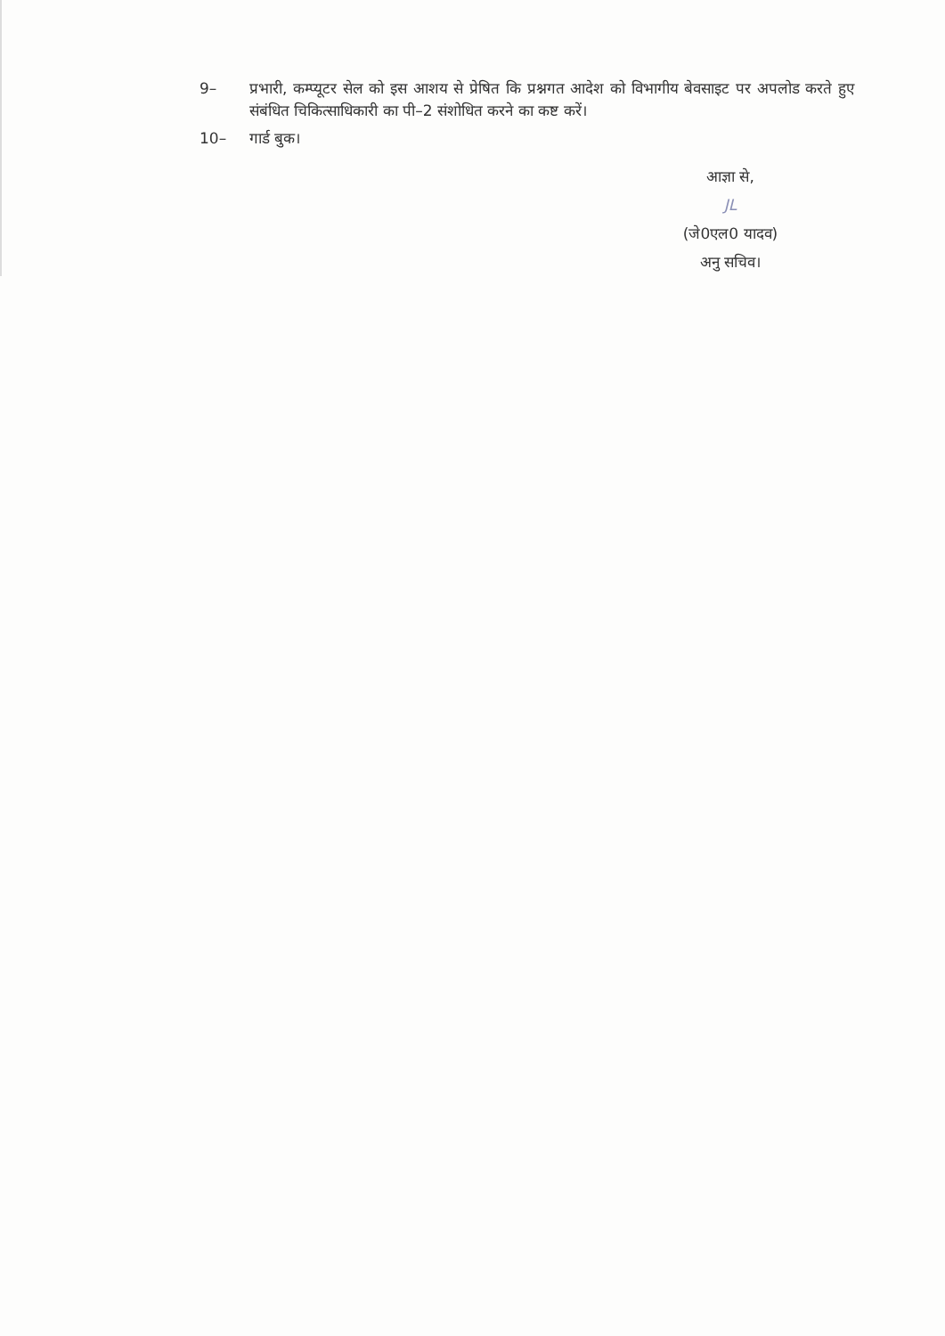9– प्रभारी, कम्प्यूटर सेल को इस आशय से प्रेषित कि प्रश्नगत आदेश को विभागीय बेवसाइट पर अपलोड करते हुए संबंधित चिकित्साधिकारी का पी–2 संशोधित करने का कष्ट करें।
10– गार्ड बुक।
आज्ञा से,
JL
(जे0एल0 यादव)
अनु सचिव।